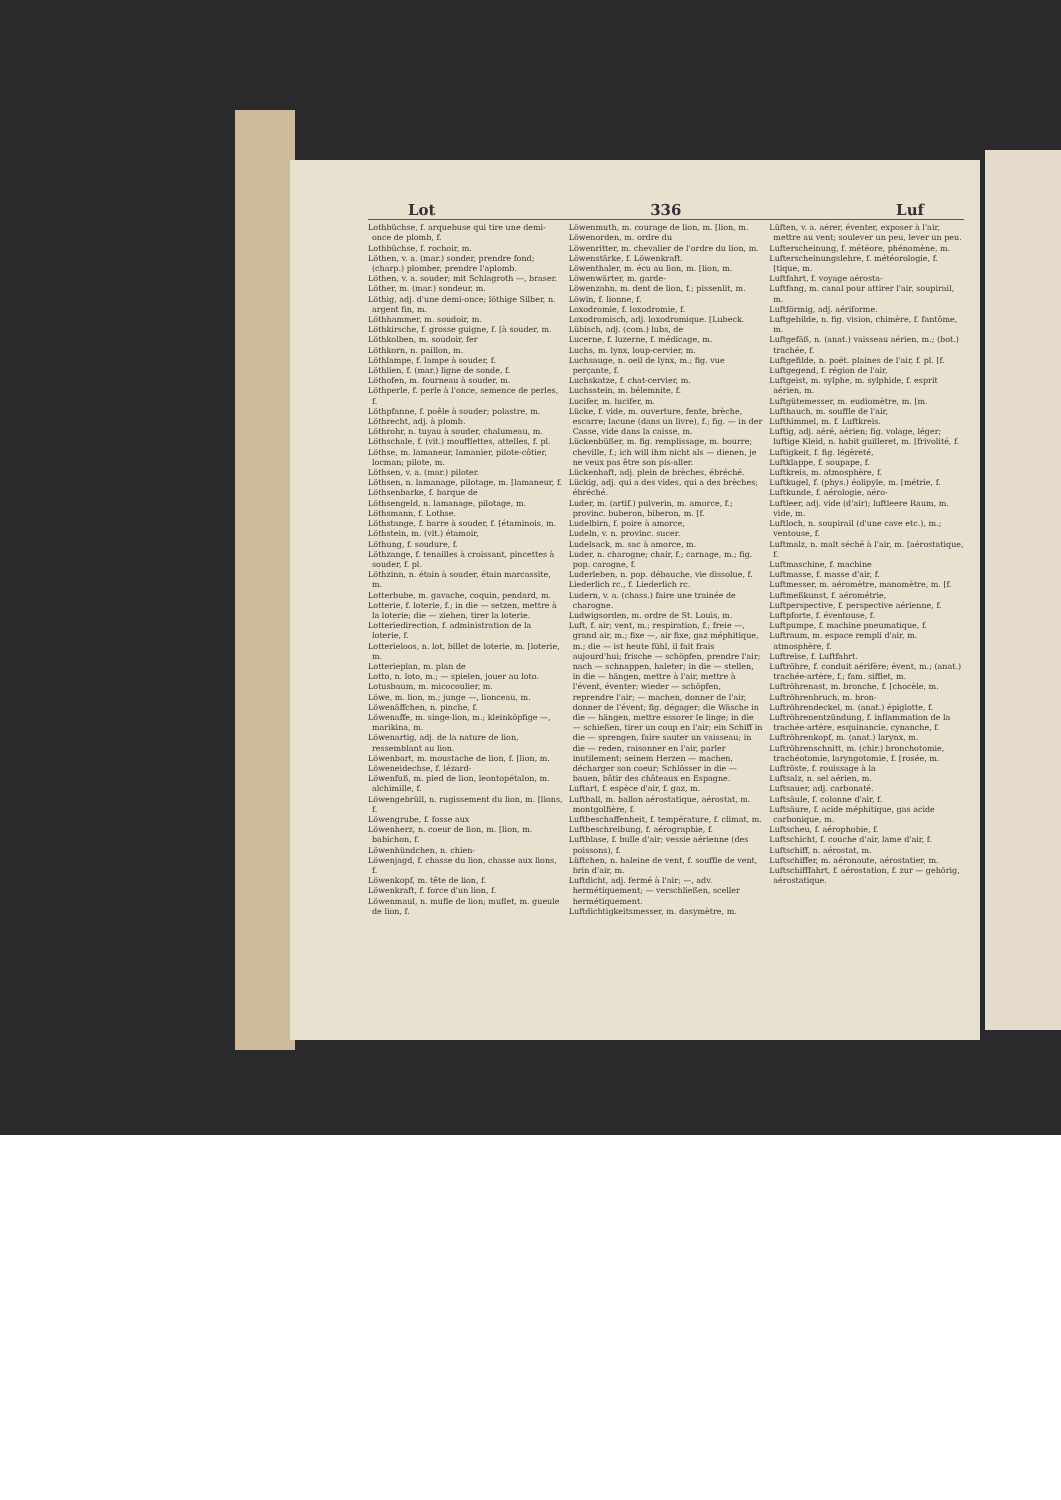Lot 336 Luf
Lothbüchse, f. arquebuse qui tire une demi-once de plomb, f.
Lothbüchse, f. rochoir, m.
Löthen, v. a. (mar.) sonder, prendre fond; (charp.) plomber, prendre l'aplomb.
Löthen, v. a. souder; mit Schlagroth —, braser.
Löther, m. (mar.) sondeur, m.
Löthig, adj. d'une demi-once; löthige Silber, n. argent fin, m.
Löthhammer, m. soudoir, m.
Löthkirsche, f. grosse guigne, f. [à souder, m.
Löthkolben, m. soudoir, fer
Löthkorn, n. paillon, m.
Löthlampe, f. lampe à souder, f.
Löthlien, f. (mar.) ligne de sonde, f.
Löthofen, m. fourneau à souder, m.
Löthperle, f. perle à l'once, semence de perles, f.
Löthpfanne, f. poêle à souder; polastre, m.
Löthrecht, adj. à plomb.
Löthrohr, n. tuyau à souder, chalumeau, m.
Löthschale, f. (vit.) moufflettes, attelles, f. pl.
Löthse, m. lamaneur, lamanier, pilote-côtier, locman; pilote, m.
Löthsen, v. a. (mar.) piloter.
Löthsen, n. lamanage, pilotage, m. [lamaneur, f.
Löthsenbarke, f. barque de
Löthsengeld, n. lamanage, pilotage, m.
Löthsmann, f. Lothse.
Löthstange, f. barre à souder, f. [étaminois, m.
Löthstein, m. (vit.) étamoir,
Löthung, f. soudure, f.
Löthzange, f. tenailles à croissant, pincettes à souder, f. pl.
Löthzinn, n. étain à souder, étain marcassite, m.
Lotterbube, m. gavache, coquin, pendard, m.
Lotterie, f. loterie, f.; in die — setzen, mettre à la loterie; die — ziehen, tirer la loterie.
Lotteriedirection, f. administration de la loterie, f.
Lotterieloos, n. lot, billet de loterie, m. [loterie, m.
Lotterieplan, m. plan de
Lotto, n. loto, m.; — spielen, jouer au loto.
Lotusbaum, m. micocoulier, m.
Löwe, m. lion, m.; junge —, lionceau, m.
Löwenäffchen, n. pinche, f.
Löwenaffe, m. singe-lion, m.; kleinköpfige —, marikina, m.
Löwenartig, adj. de la nature de lion, ressemblant au lion.
Löwenbart, m. moustache de lion, f. [lion, m.
Löweneidechse, f. lézard-
Löwenfuß, m. pied de lion, leontopétalon, m. alchimille, f.
Löwengebrüll, n. rugissement du lion, m. [lions, f.
Löwengrube, f. fosse aux
Löwenherz, n. coeur de lion, m. [lion, m. babichon, f.
Löwenhündchen, n. chien-
Löwenjagd, f. chasse du lion, chasse aux lions, f.
Löwenkopf, m. tête de lion, f.
Löwenkraft, f. force d'un lion, f.
Löwenmaul, n. mufle de lion; muflet, m. gueule de lion, f.
Löwenmuth, m. courage de lion, m. [lion, m.
Löwenorden, m. ordre du
Löwenritter, m. chevalier de l'ordre du lion, m.
Löwenstärke, f. Löwenkraft.
Löwenthaler, m. écu au lion, m. [lion, m.
Löwenwärter, m. garde-
Löwenzahn, m. dent de lion, f.; pissenlit, m.
Löwin, f. lionne, f.
Loxodromie, f. loxodromie, f.
Loxodromisch, adj. loxodromique. [Lubeck.
Lübisch, adj. (com.) lubs, de
Lucerne, f. luzerne, f. médicage, m.
Luchs, m. lynx, loup-cervier, m.
Luchsauge, n. oeil de lynx, m.; fig. vue perçante, f.
Luchskatze, f. chat-cervier, m.
Luchsstein, m. bélemnite, f.
Lucifer, m. lucifer, m.
Lücke, f. vide, m. ouverture, fente, brèche, escarre; lacune (dans un livre), f.; fig. — in der Casse, vide dans la caisse, m.
Lückenbüßer, m. fig. remplissage, m. bourre; cheville, f.; ich will ihm nicht als — dienen, je ne veux pas être son pis-aller.
Lückenhaft, adj. plein de brèches, ébréché.
Lückig, adj. qui a des vides, qui a des brèches; ébréché.
Luder, m. (artif.) pulverin, m. amorce, f.; provinc. buberon, biberon, m. [f.
Ludelbirn, f. poire à amorce,
Ludeln, v. n. provinc. sucer.
Ludelsack, m. sac à amorce, m.
Luder, n. charogne; chair, f.; carnage, m.; fig. pop. carogne, f.
Luderleben, n. pop. débauche, vie dissolue, f.
Liederlich rc., f. Liederlich rc.
Ludern, v. a. (chass.) faire une trainée de charogne.
Ludwigsorden, m. ordre de St. Louis, m.
Luft, f. air; vent, m.; respiration, f.; freie —, grand air, m.; fixe —, air fixe, gaz méphitique, m.; die — ist heute fühl, il fait frais aujourd'hui; frische — schöpfen, prendre l'air; nach — schnappen, haleter; in die — stellen, in die — hängen, mettre à l'air, mettre à l'évent, éventer; wieder — schöpfen, reprendre l'air; — machen, donner de l'air, donner de l'évent; fig. dégager; die Wäsche in die — hängen, mettre essorer le linge; in die — schießen, tirer un coup en l'air; ein Schiff in die — sprengen, faire sauter un vaisseau; in die — reden, raisonner en l'air, parler inutilement; seinem Herzen — machen, décharger son coeur; Schlösser in die — bauen, bâtir des châteaux en Espagne.
Luftart, f. espèce d'air, f. gaz, m.
Luftball, m. ballon aérostatique, aérostat, m. montgolfière, f.
Luftbeschaffenheit, f. température, f. climat, m.
Luftbeschreibung, f. aérographie, f.
Luftblase, f. bulle d'air; vessie aérienne (des poissons), f.
Lüftchen, n. haleine de vent, f. souffle de vent, brin d'air, m.
Luftdicht, adj. fermé à l'air; —, adv. hermétiquement; — verschließen, sceller hermétiquement.
Luftdichtigkeitsmesser, m. dasymètre, m.
Lüften, v. a. aérer, éventer, exposer à l'air, mettre au vent; soulever un peu, lever un peu.
Lufterscheinung, f. météore, phénomène, m.
Lufterscheinungslehre, f. météorologie, f. [tique, m.
Luftfahrt, f. voyage aérosta-
Luftfang, m. canal pour attirer l'air, soupirail, m.
Luftförmig, adj. aériforme.
Luftgebilde, n. fig. vision, chimère, f. fantôme, m.
Luftgefäß, n. (anat.) vaisseau aérien, m.; (bot.) trachée, f.
Luftgefilde, n. poét. plaines de l'air, f. pl. [f.
Luftgegend, f. région de l'air,
Luftgeist, m. sylphe, m. sylphide, f. esprit aérien, m.
Luftgütemesser, m. eudiomètre, m. [m.
Lufthauch, m. souffle de l'air,
Lufthimmel, m. f. Luftkreis.
Luftig, adj. aéré, aérien; fig. volage, léger; luftige Kleid, n. habit guilleret, m. [frivolité, f.
Luftigkeit, f. fig. légèreté,
Luftklappe, f. soupape, f.
Luftkreis, m. atmosphère, f.
Luftkugel, f. (phys.) éolipyle, m. [métrie, f.
Luftkunde, f. aérologie, aéro-
Luftleer, adj. vide (d'air); luftleere Raum, m. vide, m.
Luftloch, n. soupirail (d'une cave etc.), m.; ventouse, f.
Luftmalz, n. malt séché à l'air, m. [aérostatique, f.
Luftmaschine, f. machine
Luftmasse, f. masse d'air, f.
Luftmesser, m. aéromètre, manomètre, m. [f.
Luftmeßkunst, f. aérométrie,
Luftperspective, f. perspective aérienne, f.
Luftpforte, f. éventouse, f.
Luftpumpe, f. machine pneumatique, f.
Luftraum, m. espace rempli d'air, m. atmosphère, f.
Luftreise, f. Luftfahrt.
Luftröhre, f. conduit aérifère; évent, m.; (anat.) trachée-artère, f.; fam. sifflet, m.
Luftröhrenast, m. bronche, f. [chocèle, m.
Luftröhrenbruch, m. bron-
Luftröhrendeckel, m. (anat.) épiglotte, f.
Luftröhrenentzündung, f. inflammation de la trachée-artère, esquinancie, cynanche, f.
Luftröhrenkopf, m. (anat.) larynx, m.
Luftröhrenschnitt, m. (chir.) bronchotomie, trachéotomie, laryngotomie, f. [rosée, m.
Luftröste, f. rouissage à la
Luftsalz, n. sel aérien, m.
Luftsauer, adj. carbonaté.
Luftsäule, f. colonne d'air, f.
Luftsäure, f. acide méphitique, gas acide carbonique, m.
Luftscheu, f. aérophobie, f.
Luftschicht, f. couche d'air, lame d'air, f.
Luftschiff, n. aérostat, m.
Luftschiffer, m. aéronaute, aérostatier, m.
Luftschifffahrt, f. aérostation, f. zur — gehörig, aérostatique.